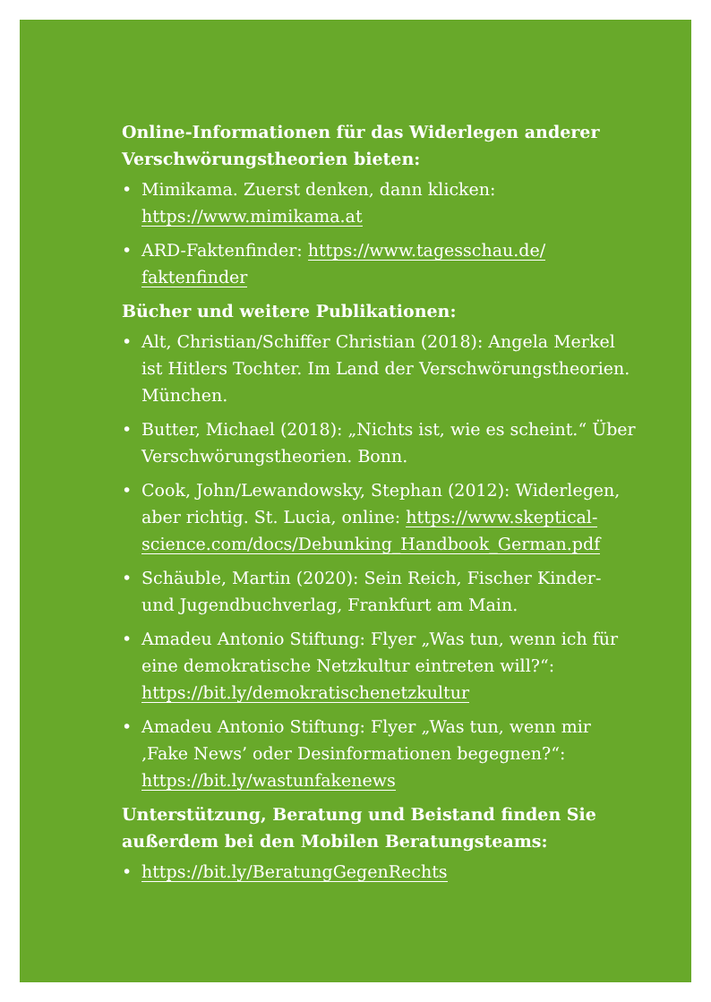Online-Informationen für das Widerlegen anderer Verschwörungstheorien bieten:
• Mimikama. Zuerst denken, dann klicken: https://www.mimikama.at
• ARD-Faktenfinder: https://www.tagesschau.de/ faktenfinder
Bücher und weitere Publikationen:
• Alt, Christian/Schiffer Christian (2018): Angela Merkel ist Hitlers Tochter. Im Land der Verschwörungstheorien. München.
• Butter, Michael (2018): „Nichts ist, wie es scheint.“ Über Verschwörungstheorien. Bonn.
• Cook, John/Lewandowsky, Stephan (2012): Widerlegen, aber richtig. St. Lucia, online: https://www.skeptical­science.com/docs/Debunking_Handbook_German.pdf
• Schäuble, Martin (2020): Sein Reich, Fischer Kinder- und Jugendbuchverlag, Frankfurt am Main.
• Amadeu Antonio Stiftung: Flyer „Was tun, wenn ich für eine demokratische Netzkultur eintreten will?“: https://bit.ly/demokratischenetzkultur
• Amadeu Antonio Stiftung: Flyer „Was tun, wenn mir ‚Fake News’ oder Desinformationen begegnen?“: https://bit.ly/wastunfakenews
Unterstützung, Beratung und Beistand finden Sie außerdem bei den Mobilen Beratungsteams:
• https://bit.ly/BeratungGegenRechts